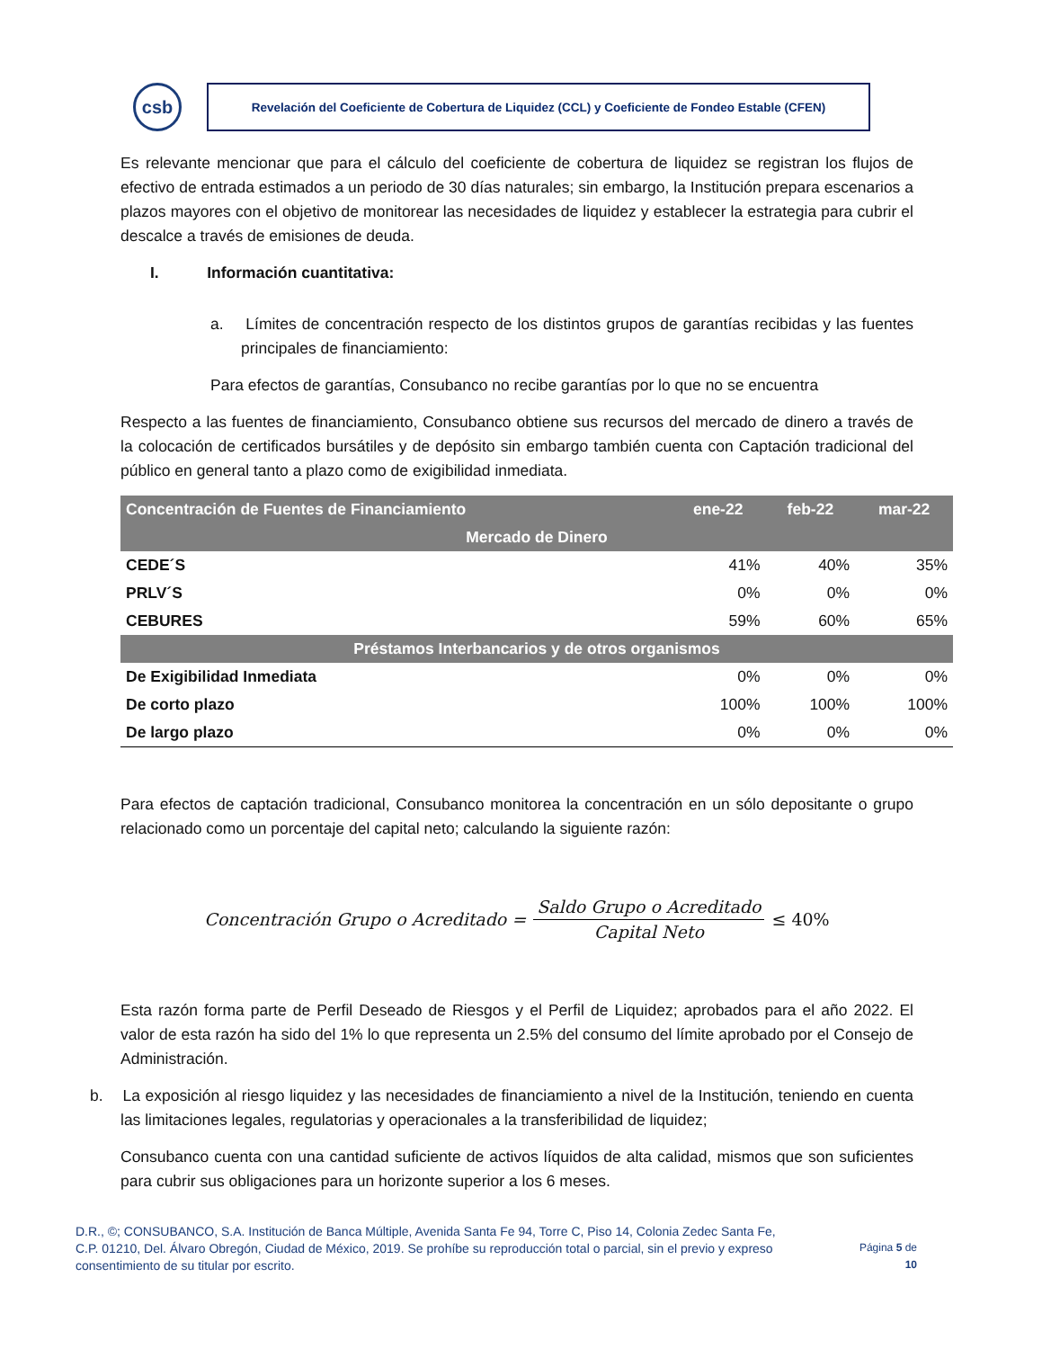csb
Revelación del Coeficiente de Cobertura de Liquidez (CCL) y Coeficiente de Fondeo Estable (CFEN)
Es relevante mencionar que para el cálculo del coeficiente de cobertura de liquidez se registran los flujos de efectivo de entrada estimados a un periodo de 30 días naturales; sin embargo, la Institución prepara escenarios a plazos mayores con el objetivo de monitorear las necesidades de liquidez y establecer la estrategia para cubrir el descalce a través de emisiones de deuda.
I. Información cuantitativa:
a. Límites de concentración respecto de los distintos grupos de garantías recibidas y las fuentes principales de financiamiento:
Para efectos de garantías, Consubanco no recibe garantías por lo que no se encuentra
Respecto a las fuentes de financiamiento, Consubanco obtiene sus recursos del mercado de dinero a través de la colocación de certificados bursátiles y de depósito sin embargo también cuenta con Captación tradicional del público en general tanto a plazo como de exigibilidad inmediata.
| Concentración de Fuentes de Financiamiento | ene-22 | feb-22 | mar-22 |
| --- | --- | --- | --- |
| Mercado de Dinero | | | |
| CEDE´S | 41% | 40% | 35% |
| PRLV´S | 0% | 0% | 0% |
| CEBURES | 59% | 60% | 65% |
| Préstamos Interbancarios y de otros organismos | | | |
| De Exigibilidad Inmediata | 0% | 0% | 0% |
| De corto plazo | 100% | 100% | 100% |
| De largo plazo | 0% | 0% | 0% |
Para efectos de captación tradicional, Consubanco monitorea la concentración en un sólo depositante o grupo relacionado como un porcentaje del capital neto; calculando la siguiente razón:
Concentración Grupo o Acreditado = Saldo Grupo o Acreditado Capital Neto ≤ 40%
Esta razón forma parte de Perfil Deseado de Riesgos y el Perfil de Liquidez; aprobados para el año 2022. El valor de esta razón ha sido del 1% lo que representa un 2.5% del consumo del límite aprobado por el Consejo de Administración.
b. La exposición al riesgo liquidez y las necesidades de financiamiento a nivel de la Institución, teniendo en cuenta las limitaciones legales, regulatorias y operacionales a la transferibilidad de liquidez;
Consubanco cuenta con una cantidad suficiente de activos líquidos de alta calidad, mismos que son suficientes para cubrir sus obligaciones para un horizonte superior a los 6 meses.
D.R., ©; CONSUBANCO, S.A. Institución de Banca Múltiple, Avenida Santa Fe 94, Torre C, Piso 14, Colonia Zedec Santa Fe, C.P. 01210, Del. Álvaro Obregón, Ciudad de México, 2019. Se prohíbe su reproducción total o parcial, sin el previo y expreso consentimiento de su titular por escrito.
Página 5 de
10